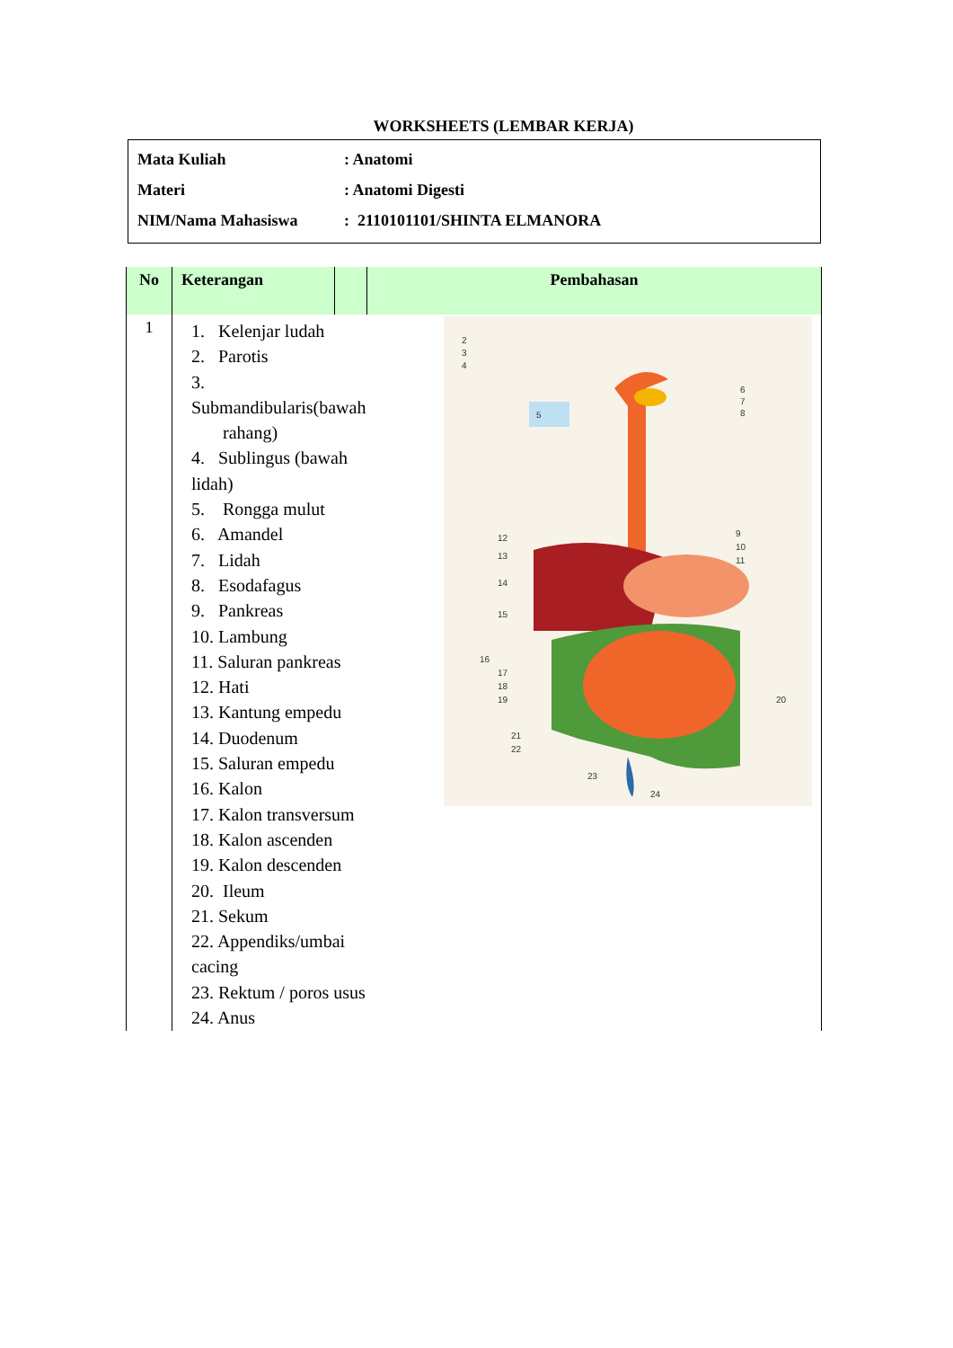WORKSHEETS (LEMBAR KERJA)
Mata Kuliah: Anatomi
Materi: Anatomi Digesti
NIM/Nama Mahasiswa: 2110101101/SHINTA ELMANORA
| No | Keterangan | | Pembahasan |
| --- | --- | --- | --- |
| 1 | 1. Kelenjar ludah 2. Parotis 3. Submandibularis(bawah rahang) 4. Sublingus (bawah lidah) 5. Rongga mulut 6. Amandel 7. Lidah 8. Esodafagus 9. Pankreas 10. Lambung 11. Saluran pankreas 12. Hati 13. Kantung empedu 14. Duodenum 15. Saluran empedu 16. Kalon 17. Kalon transversum 18. Kalon ascenden 19. Kalon descenden 20. Ileum 21. Sekum 22. Appendiks/umbai cacing 23. Rektum / poros usus 24. Anus | | 2 3 4 5 6 7 8 12 13 14 15 9 10 11 16 17 18 19 20 21 22 23 24 |